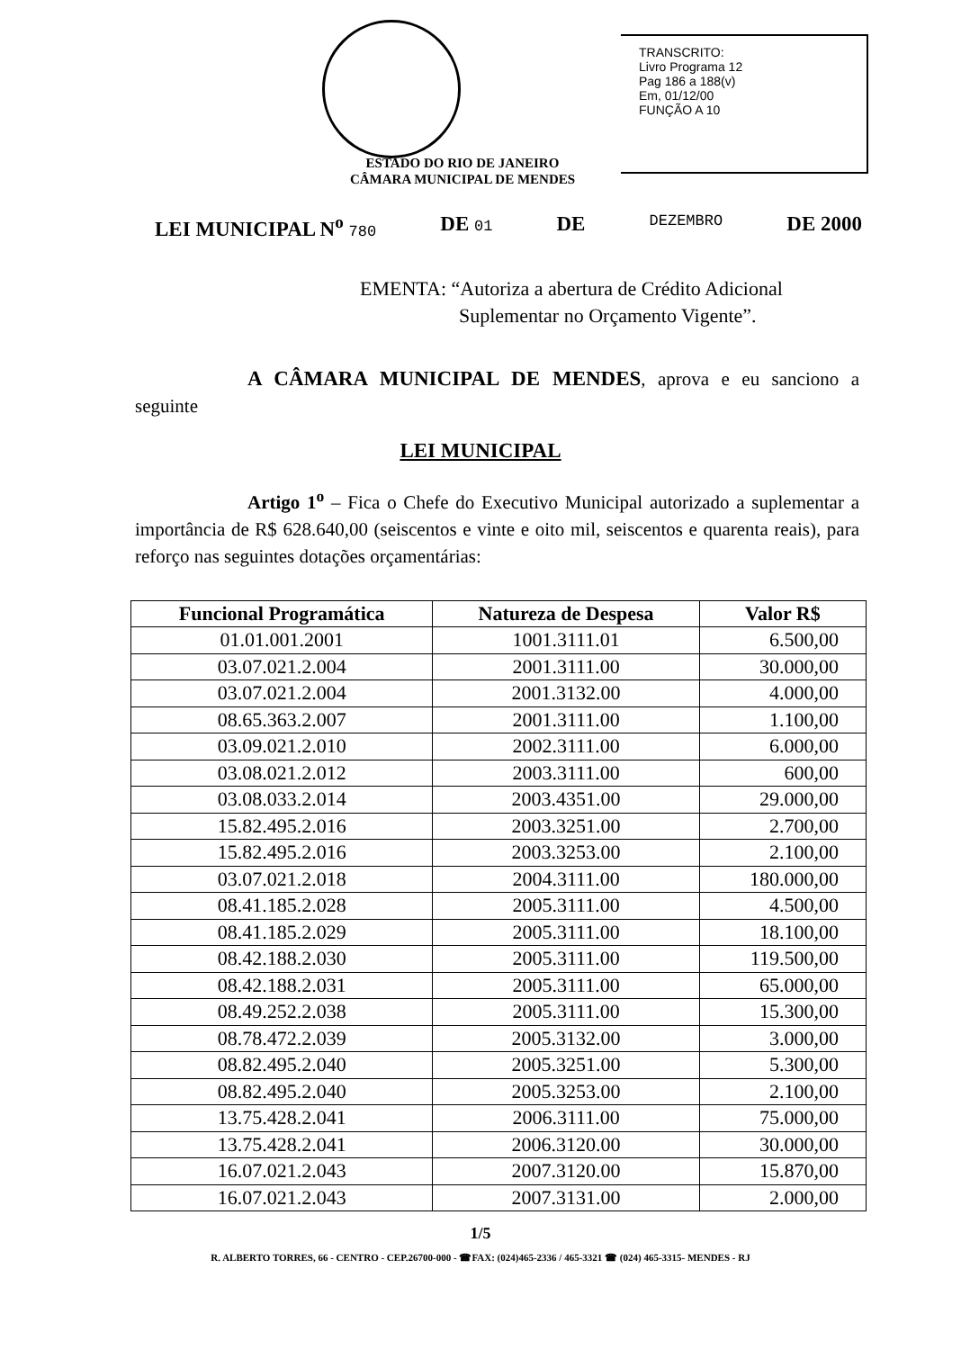TRANSCRITO:
Livro Programa 12
Pag 186 a 188(v)
Em, 01/12/00
FUNÇÃO A 10
ESTADO DO RIO DE JANEIRO
CÂMARA MUNICIPAL DE MENDES
LEI MUNICIPAL N<sup>o</sup> 780 DE 01 DE DEZEMBRO DE 2000
EMENTA: “Autoriza a abertura de Crédito Adicional
Suplementar no Orçamento Vigente”.
A CÂMARA MUNICIPAL DE MENDES, aprova e eu sanciono a seguinte
LEI MUNICIPAL
Artigo 1<sup>o</sup> – Fica o Chefe do Executivo Municipal autorizado a suplementar a importância de R$ 628.640,00 (seiscentos e vinte e oito mil, seiscentos e quarenta reais), para reforço nas seguintes dotações orçamentárias:
| Funcional Programática | Natureza de Despesa | Valor R$ |
| --- | --- | --- |
| 01.01.001.2001 | 1001.3111.01 | 6.500,00 |
| 03.07.021.2.004 | 2001.3111.00 | 30.000,00 |
| 03.07.021.2.004 | 2001.3132.00 | 4.000,00 |
| 08.65.363.2.007 | 2001.3111.00 | 1.100,00 |
| 03.09.021.2.010 | 2002.3111.00 | 6.000,00 |
| 03.08.021.2.012 | 2003.3111.00 | 600,00 |
| 03.08.033.2.014 | 2003.4351.00 | 29.000,00 |
| 15.82.495.2.016 | 2003.3251.00 | 2.700,00 |
| 15.82.495.2.016 | 2003.3253.00 | 2.100,00 |
| 03.07.021.2.018 | 2004.3111.00 | 180.000,00 |
| 08.41.185.2.028 | 2005.3111.00 | 4.500,00 |
| 08.41.185.2.029 | 2005.3111.00 | 18.100,00 |
| 08.42.188.2.030 | 2005.3111.00 | 119.500,00 |
| 08.42.188.2.031 | 2005.3111.00 | 65.000,00 |
| 08.49.252.2.038 | 2005.3111.00 | 15.300,00 |
| 08.78.472.2.039 | 2005.3132.00 | 3.000,00 |
| 08.82.495.2.040 | 2005.3251.00 | 5.300,00 |
| 08.82.495.2.040 | 2005.3253.00 | 2.100,00 |
| 13.75.428.2.041 | 2006.3111.00 | 75.000,00 |
| 13.75.428.2.041 | 2006.3120.00 | 30.000,00 |
| 16.07.021.2.043 | 2007.3120.00 | 15.870,00 |
| 16.07.021.2.043 | 2007.3131.00 | 2.000,00 |
1/5
R. ALBERTO TORRES, 66 - CENTRO - CEP.26700-000 - ☎FAX: (024)465-2336 / 465-3321 ☎ (024) 465-3315- MENDES - RJ